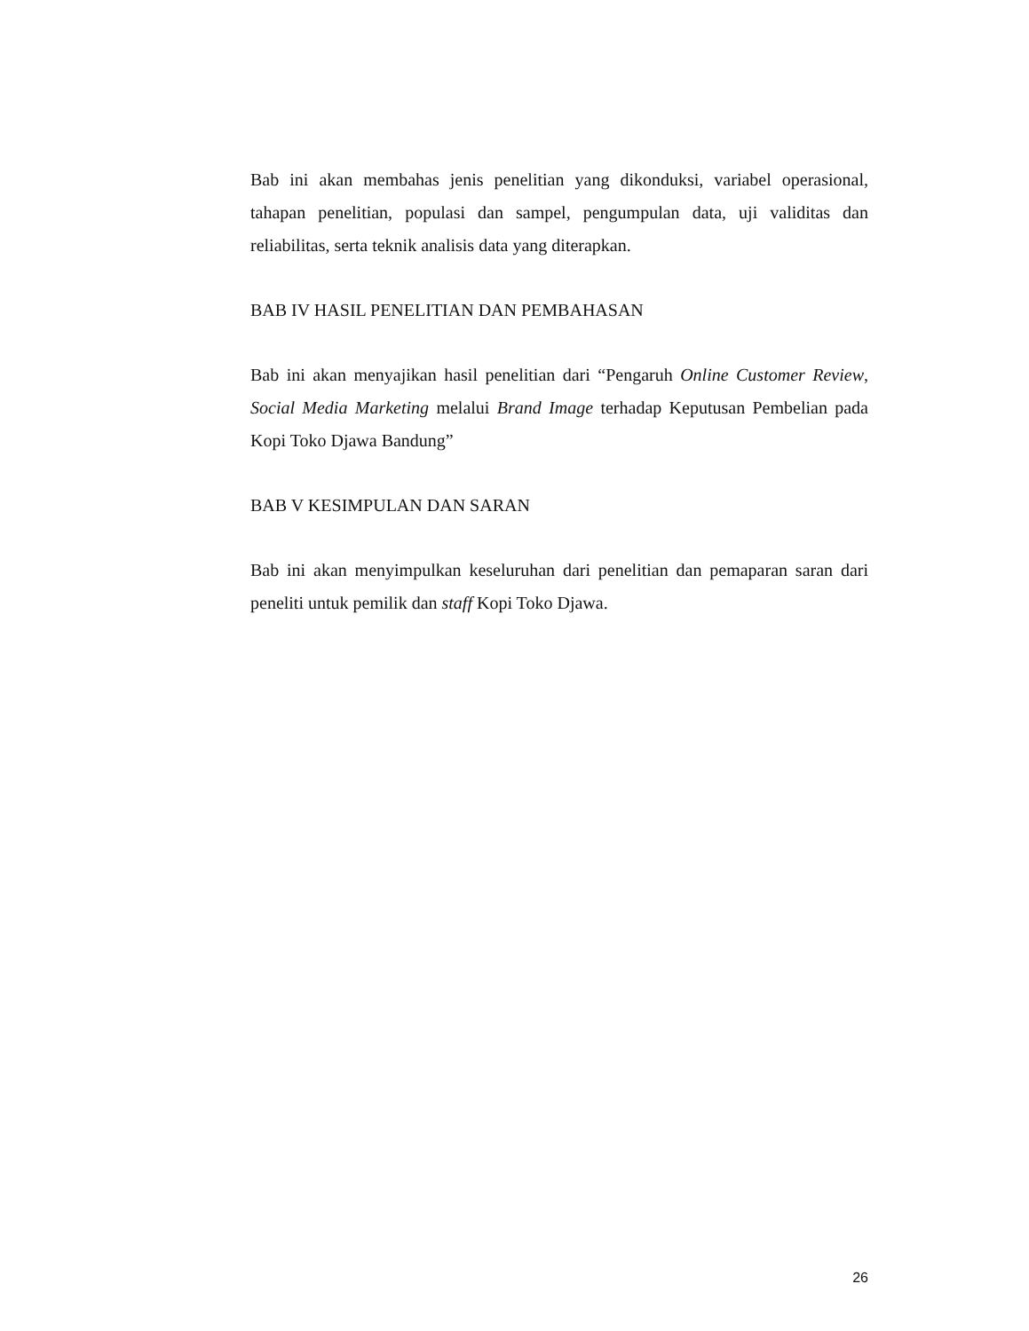Bab ini akan membahas jenis penelitian yang dikonduksi, variabel operasional, tahapan penelitian, populasi dan sampel, pengumpulan data, uji validitas dan reliabilitas, serta teknik analisis data yang diterapkan.
BAB IV HASIL PENELITIAN DAN PEMBAHASAN
Bab ini akan menyajikan hasil penelitian dari “Pengaruh Online Customer Review, Social Media Marketing melalui Brand Image terhadap Keputusan Pembelian pada Kopi Toko Djawa Bandung”
BAB V KESIMPULAN DAN SARAN
Bab ini akan menyimpulkan keseluruhan dari penelitian dan pemaparan saran dari peneliti untuk pemilik dan staff Kopi Toko Djawa.
26